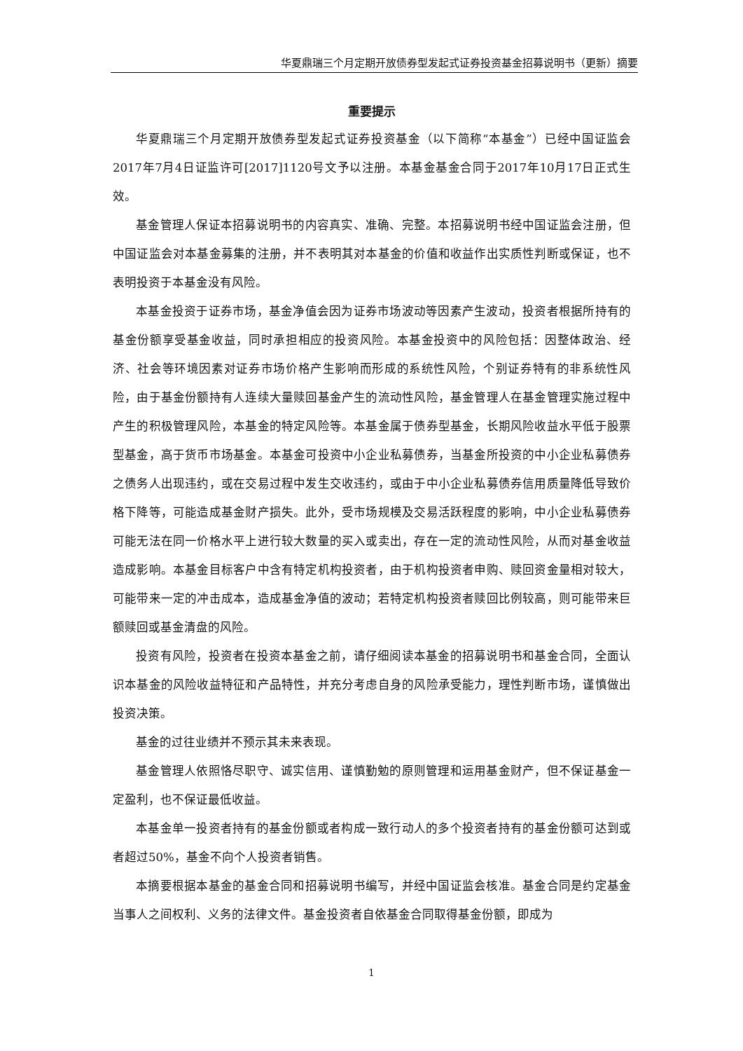华夏鼎瑞三个月定期开放债券型发起式证券投资基金招募说明书（更新）摘要
重要提示
华夏鼎瑞三个月定期开放债券型发起式证券投资基金（以下简称“本基金”）已经中国证监会2017年7月4日证监许可[2017]1120号文予以注册。本基金基金合同于2017年10月17日正式生效。
基金管理人保证本招募说明书的内容真实、准确、完整。本招募说明书经中国证监会注册，但中国证监会对本基金募集的注册，并不表明其对本基金的价值和收益作出实质性判断或保证，也不表明投资于本基金没有风险。
本基金投资于证券市场，基金净值会因为证券市场波动等因素产生波动，投资者根据所持有的基金份额享受基金收益，同时承担相应的投资风险。本基金投资中的风险包括：因整体政治、经济、社会等环境因素对证券市场价格产生影响而形成的系统性风险，个别证券特有的非系统性风险，由于基金份额持有人连续大量赎回基金产生的流动性风险，基金管理人在基金管理实施过程中产生的积极管理风险，本基金的特定风险等。本基金属于债券型基金，长期风险收益水平低于股票型基金，高于货币市场基金。本基金可投资中小企业私募债券，当基金所投资的中小企业私募债券之债务人出现违约，或在交易过程中发生交收违约，或由于中小企业私募债券信用质量降低导致价格下降等，可能造成基金财产损失。此外，受市场规模及交易活跃程度的影响，中小企业私募债券可能无法在同一价格水平上进行较大数量的买入或卖出，存在一定的流动性风险，从而对基金收益造成影响。本基金目标客户中含有特定机构投资者，由于机构投资者申购、赎回资金量相对较大，可能带来一定的冲击成本，造成基金净值的波动；若特定机构投资者赎回比例较高，则可能带来巨额赎回或基金清盘的风险。
投资有风险，投资者在投资本基金之前，请仔细阅读本基金的招募说明书和基金合同，全面认识本基金的风险收益特征和产品特性，并充分考虑自身的风险承受能力，理性判断市场，谨慎做出投资决策。
基金的过往业绩并不预示其未来表现。
基金管理人依照恪尽职守、诚实信用、谨慎勤勉的原则管理和运用基金财产，但不保证基金一定盈利，也不保证最低收益。
本基金单一投资者持有的基金份额或者构成一致行动人的多个投资者持有的基金份额可达到或者超过50%，基金不向个人投资者销售。
本摘要根据本基金的基金合同和招募说明书编写，并经中国证监会核准。基金合同是约定基金当事人之间权利、义务的法律文件。基金投资者自依基金合同取得基金份额，即成为
1